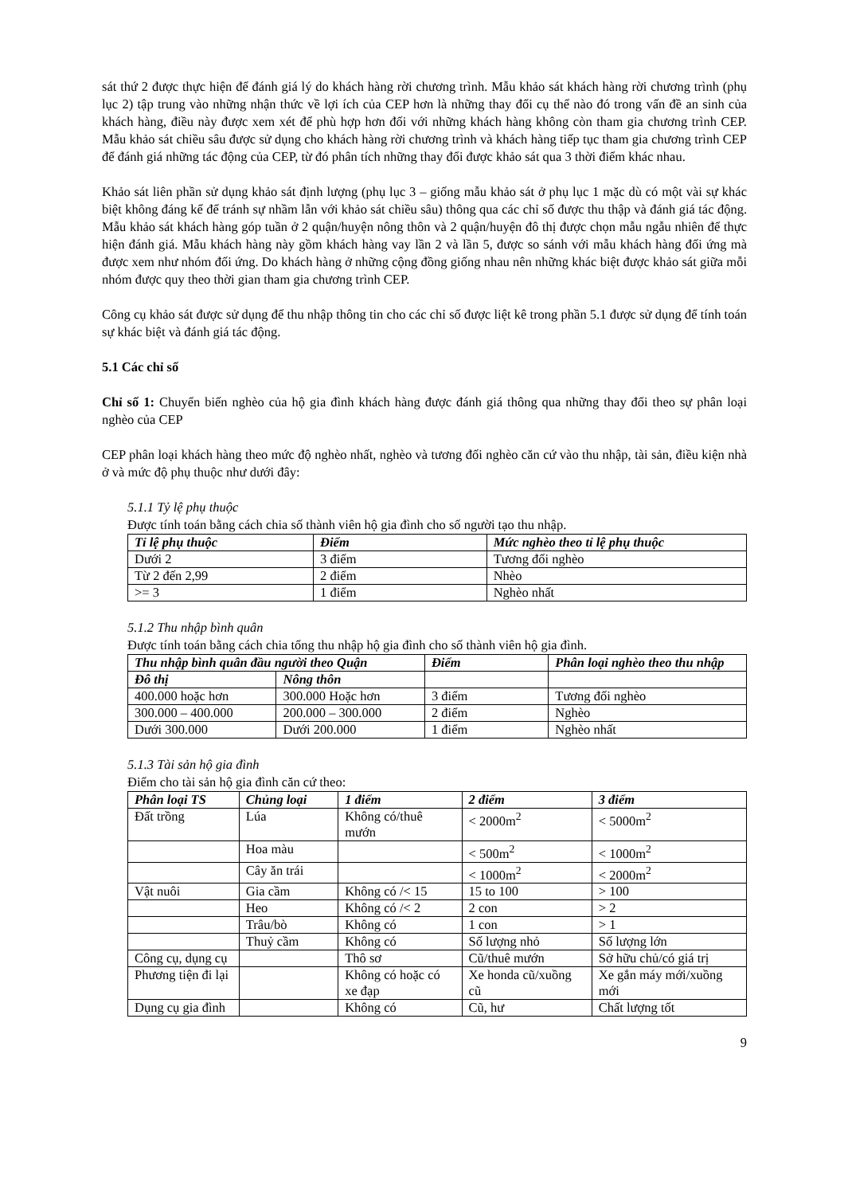sát thứ 2 được thực hiện để đánh giá lý do khách hàng rời chương trình. Mẫu khảo sát khách hàng rời chương trình (phụ lục 2) tập trung vào những nhận thức về lợi ích của CEP hơn là những thay đổi cụ thể nào đó trong vấn đề an sinh của khách hàng, điều này được xem xét để phù hợp hơn đối với những khách hàng không còn tham gia chương trình CEP. Mẫu khảo sát chiều sâu được sử dụng cho khách hàng rời chương trình và khách hàng tiếp tục tham gia chương trình CEP để đánh giá những tác động của CEP, từ đó phân tích những thay đổi được khảo sát qua 3 thời điểm khác nhau.
Khảo sát liên phần sử dụng khảo sát định lượng (phụ lục 3 – giống mẫu khảo sát ở phụ lục 1 mặc dù có một vài sự khác biệt không đáng kể để tránh sự nhầm lẫn với khảo sát chiều sâu) thông qua các chỉ số được thu thập và đánh giá tác động. Mẫu khảo sát khách hàng góp tuần ở 2 quận/huyện nông thôn và 2 quận/huyện đô thị được chọn mẫu ngẫu nhiên để thực hiện đánh giá. Mẫu khách hàng này gồm khách hàng vay lần 2 và lần 5, được so sánh với mẫu khách hàng đối ứng mà được xem như nhóm đối ứng. Do khách hàng ở những cộng đồng giống nhau nên những khác biệt được khảo sát giữa mỗi nhóm được quy theo thời gian tham gia chương trình CEP.
Công cụ khảo sát được sử dụng để thu nhập thông tin cho các chỉ số được liệt kê trong phần 5.1 được sử dụng để tính toán sự khác biệt và đánh giá tác động.
5.1 Các chỉ số
Chỉ số 1: Chuyển biến nghèo của hộ gia đình khách hàng được đánh giá thông qua những thay đổi theo sự phân loại nghèo của CEP
CEP phân loại khách hàng theo mức độ nghèo nhất, nghèo và tương đối nghèo căn cứ vào thu nhập, tài sản, điều kiện nhà ở và mức độ phụ thuộc như dưới đây:
5.1.1 Tỷ lệ phụ thuộc
Được tính toán bằng cách chia số thành viên hộ gia đình cho số người tạo thu nhập.
| Tỉ lệ phụ thuộc | Điểm | Mức nghèo theo tỉ lệ phụ thuộc |
| --- | --- | --- |
| Dưới 2 | 3 điểm | Tương đối nghèo |
| Từ 2 đến 2,99 | 2 điểm | Nhèo |
| >= 3 | 1 điểm | Nghèo nhất |
5.1.2 Thu nhập bình quân
Được tính toán bằng cách chia tổng thu nhập hộ gia đình cho số thành viên hộ gia đình.
| Thu nhập bình quân đầu người theo Quận | | Điểm | Phân loại nghèo theo thu nhập |
| --- | --- | --- | --- |
| Đô thị | Nông thôn | | |
| 400.000 hoặc hơn | 300.000 Hoặc hơn | 3 điểm | Tương đối nghèo |
| 300.000 – 400.000 | 200.000 – 300.000 | 2 điểm | Nghèo |
| Dưới 300.000 | Dưới 200.000 | 1 điểm | Nghèo nhất |
5.1.3 Tài sản hộ gia đình
Điểm cho tài sản hộ gia đình căn cứ theo:
| Phân loại TS | Chủng loại | 1 điểm | 2 điểm | 3 điểm |
| --- | --- | --- | --- | --- |
| Đất trồng | Lúa | Không có/thuê mướn | < 2000m<sup>2</sup> | < 5000m<sup>2</sup> |
| | Hoa màu | | < 500m<sup>2</sup> | < 1000m<sup>2</sup> |
| | Cây ăn trái | | < 1000m<sup>2</sup> | < 2000m<sup>2</sup> |
| Vật nuôi | Gia cầm | Không có /< 15 | 15 to 100 | > 100 |
| | Heo | Không có /< 2 | 2 con | > 2 |
| | Trâu/bò | Không có | 1 con | > 1 |
| | Thuỷ cầm | Không có | Số lượng nhỏ | Số lượng lớn |
| Công cụ, dụng cụ | | Thô sơ | Cũ/thuê mướn | Sở hữu chủ/có giá trị |
| Phương tiện đi lại | | Không có hoặc có xe đạp | Xe honda cũ/xuồng cũ | Xe gắn máy mới/xuồng mới |
| Dụng cụ gia đình | | Không có | Cũ, hư | Chất lượng tốt |
9